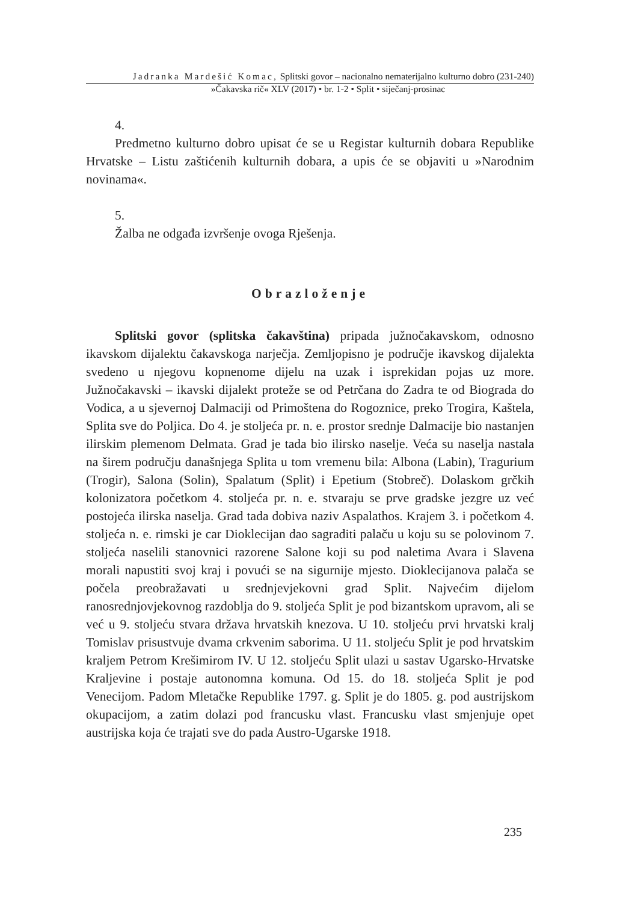Jadranka Mardešić Komac, Splitski govor – nacionalno nematerijalno kulturno dobro (231-240)
»Čakavska rič« XLV (2017) • br. 1-2 • Split • siječanj-prosinac
4.
Predmetno kulturno dobro upisat će se u Registar kulturnih dobara Republike Hrvatske – Listu zaštićenih kulturnih dobara, a upis će se objaviti u »Narodnim novinama«.
5.
Žalba ne odgađa izvršenje ovoga Rješenja.
Obrazloženje
Splitski govor (splitska čakavština) pripada južnočakavskom, odnosno ikavskom dijalektu čakavskoga narječja. Zemljopisno je područje ikavskog dijalekta svedeno u njegovu kopnenome dijelu na uzak i isprekidan pojas uz more. Južnočakavski – ikavski dijalekt proteže se od Petrčana do Zadra te od Biograda do Vodica, a u sjevernoj Dalmaciji od Primoštena do Rogoznice, preko Trogira, Kaštela, Splita sve do Poljica. Do 4. je stoljeća pr. n. e. prostor srednje Dalmacije bio nastanjen ilirskim plemenom Delmata. Grad je tada bio ilirsko naselje. Veća su naselja nastala na širem području današnjega Splita u tom vremenu bila: Albona (Labin), Tragurium (Trogir), Salona (Solin), Spalatum (Split) i Epetium (Stobreč). Dolaskom grčkih kolonizatora početkom 4. stoljeća pr. n. e. stvaraju se prve gradske jezgre uz već postojeća ilirska naselja. Grad tada dobiva naziv Aspalathos. Krajem 3. i početkom 4. stoljeća n. e. rimski je car Dioklecijan dao sagraditi palaču u koju su se polovinom 7. stoljeća naselili stanovnici razorene Salone koji su pod naletima Avara i Slavena morali napustiti svoj kraj i povući se na sigurnije mjesto. Dioklecijanova palača se počela preobražavati u srednjevjekovni grad Split. Najvećim dijelom ranosrednjovjekovnog razdoblja do 9. stoljeća Split je pod bizantskom upravom, ali se već u 9. stoljeću stvara država hrvatskih knezova. U 10. stoljeću prvi hrvatski kralj Tomislav prisustvuje dvama crkvenim saborima. U 11. stoljeću Split je pod hrvatskim kraljem Petrom Krešimirom IV. U 12. stoljeću Split ulazi u sastav Ugarsko-Hrvatske Kraljevine i postaje autonomna komuna. Od 15. do 18. stoljeća Split je pod Venecijom. Padom Mletačke Republike 1797. g. Split je do 1805. g. pod austrijskom okupacijom, a zatim dolazi pod francusku vlast. Francusku vlast smjenjuje opet austrijska koja će trajati sve do pada Austro-Ugarske 1918.
235